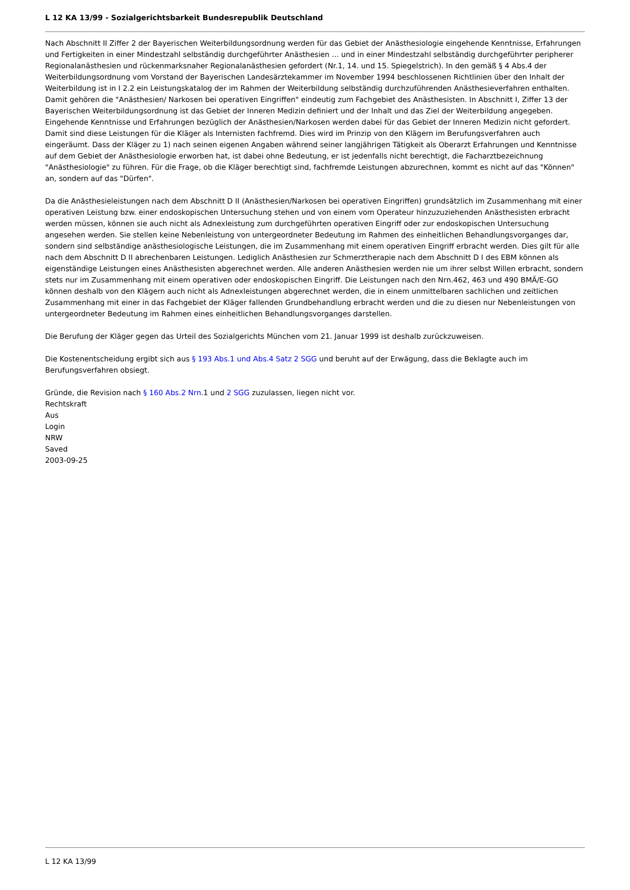L 12 KA 13/99 - Sozialgerichtsbarkeit Bundesrepublik Deutschland
Nach Abschnitt II Ziffer 2 der Bayerischen Weiterbildungsordnung werden für das Gebiet der Anästhesiologie eingehende Kenntnisse, Erfahrungen und Fertigkeiten in einer Mindestzahl selbständig durchgeführter Anästhesien ... und in einer Mindestzahl selbständig durchgeführter peripherer Regionalanästhesien und rückenmarksnaher Regionalanästhesien gefordert (Nr.1, 14. und 15. Spiegelstrich). In den gemäß § 4 Abs.4 der Weiterbildungsordnung vom Vorstand der Bayerischen Landesärztekammer im November 1994 beschlossenen Richtlinien über den Inhalt der Weiterbildung ist in I 2.2 ein Leistungskatalog der im Rahmen der Weiterbildung selbständig durchzuführenden Anästhesieverfahren enthalten. Damit gehören die "Anästhesien/ Narkosen bei operativen Eingriffen" eindeutig zum Fachgebiet des Anästhesisten. In Abschnitt I, Ziffer 13 der Bayerischen Weiterbildungsordnung ist das Gebiet der Inneren Medizin definiert und der Inhalt und das Ziel der Weiterbildung angegeben. Eingehende Kenntnisse und Erfahrungen bezüglich der Anästhesien/Narkosen werden dabei für das Gebiet der Inneren Medizin nicht gefordert. Damit sind diese Leistungen für die Kläger als Internisten fachfremd. Dies wird im Prinzip von den Klägern im Berufungsverfahren auch eingeräumt. Dass der Kläger zu 1) nach seinen eigenen Angaben während seiner langjährigen Tätigkeit als Oberarzt Erfahrungen und Kenntnisse auf dem Gebiet der Anästhesiologie erworben hat, ist dabei ohne Bedeutung, er ist jedenfalls nicht berechtigt, die Facharztbezeichnung "Anästhesiologie" zu führen. Für die Frage, ob die Kläger berechtigt sind, fachfremde Leistungen abzurechnen, kommt es nicht auf das "Können" an, sondern auf das "Dürfen".
Da die Anästhesieleistungen nach dem Abschnitt D II (Anästhesien/Narkosen bei operativen Eingriffen) grundsätzlich im Zusammenhang mit einer operativen Leistung bzw. einer endoskopischen Untersuchung stehen und von einem vom Operateur hinzuzuziehenden Anästhesisten erbracht werden müssen, können sie auch nicht als Adnexleistung zum durchgeführten operativen Eingriff oder zur endoskopischen Untersuchung angesehen werden. Sie stellen keine Nebenleistung von untergeordneter Bedeutung im Rahmen des einheitlichen Behandlungsvorganges dar, sondern sind selbständige anästhesiologische Leistungen, die im Zusammenhang mit einem operativen Eingriff erbracht werden. Dies gilt für alle nach dem Abschnitt D II abrechenbaren Leistungen. Lediglich Anästhesien zur Schmerztherapie nach dem Abschnitt D I des EBM können als eigenständige Leistungen eines Anästhesisten abgerechnet werden. Alle anderen Anästhesien werden nie um ihrer selbst Willen erbracht, sondern stets nur im Zusammenhang mit einem operativen oder endoskopischen Eingriff. Die Leistungen nach den Nrn.462, 463 und 490 BMÄ/E-GO können deshalb von den Klägern auch nicht als Adnexleistungen abgerechnet werden, die in einem unmittelbaren sachlichen und zeitlichen Zusammenhang mit einer in das Fachgebiet der Kläger fallenden Grundbehandlung erbracht werden und die zu diesen nur Nebenleistungen von untergeordneter Bedeutung im Rahmen eines einheitlichen Behandlungsvorganges darstellen.
Die Berufung der Kläger gegen das Urteil des Sozialgerichts München vom 21. Januar 1999 ist deshalb zurückzuweisen.
Die Kostenentscheidung ergibt sich aus § 193 Abs.1 und Abs.4 Satz 2 SGG und beruht auf der Erwägung, dass die Beklagte auch im Berufungsverfahren obsiegt.
Gründe, die Revision nach § 160 Abs.2 Nrn.1 und 2 SGG zuzulassen, liegen nicht vor.
Rechtskraft
Aus
Login
NRW
Saved
2003-09-25
L 12 KA 13/99